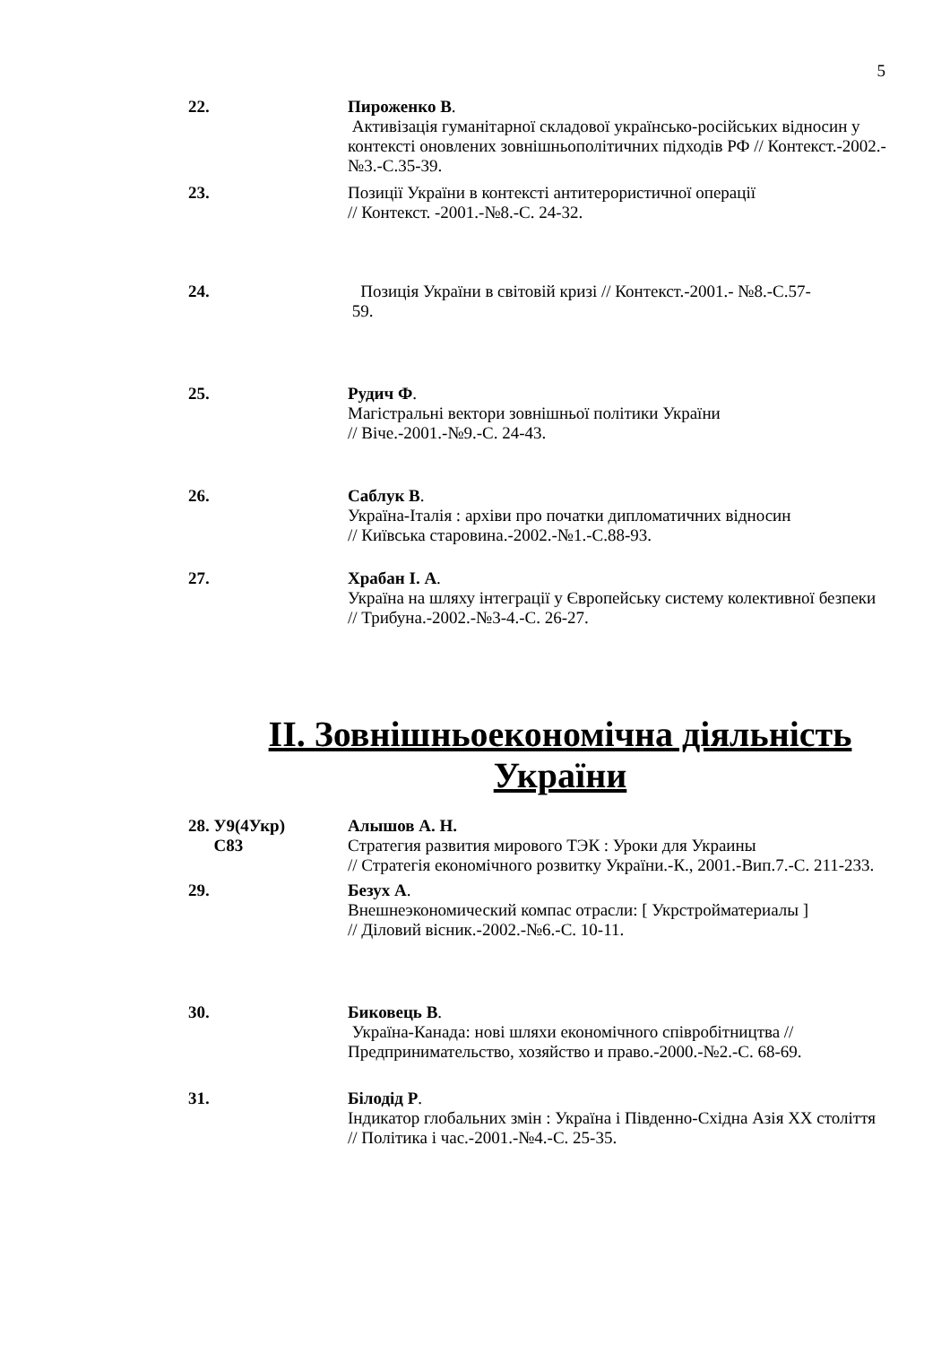5
22. Пироженко В.
Активізація гуманітарної складової українсько-російських відносин у контексті оновлених зовнішньополітичних підходів РФ // Контекст.-2002.-№3.-С.35-39.
23. Позиції України в контексті антитерористичної операції
// Контекст. -2001.-№8.-С. 24-32.
24. Позиція України в світовій кризі // Контекст.-2001.- №8.-С.57-
59.
25. Рудич Ф.
Магістральні вектори зовнішньої політики України
// Віче.-2001.-№9.-С. 24-43.
26. Саблук В.
Україна-Італія : архіви про початки дипломатичних відносин
// Київська старовина.-2002.-№1.-С.88-93.
27. Храбан І. А.
Україна на шляху інтеграції у Європейську систему колективної безпеки // Трибуна.-2002.-№3-4.-С. 26-27.
ІІ. Зовнішньоекономічна діяльність
України
28. У9(4Укр)
С83
Алышов А. Н.
Стратегия развития мирового ТЭК : Уроки для Украины
// Стратегія економічного розвитку України.-К., 2001.-Вип.7.-С. 211-233.
29. Безух А.
Внешнеэкономический компас отрасли: [ Укрстройматериалы ]
// Діловий вісник.-2002.-№6.-С. 10-11.
30. Биковець В.
Україна-Канада: нові шляхи економічного співробітництва // Предпринимательство, хозяйство и право.-2000.-№2.-С. 68-69.
31. Білодід Р.
Індикатор глобальних змін : Україна і Південно-Східна Азія ХХ століття // Політика і час.-2001.-№4.-С. 25-35.